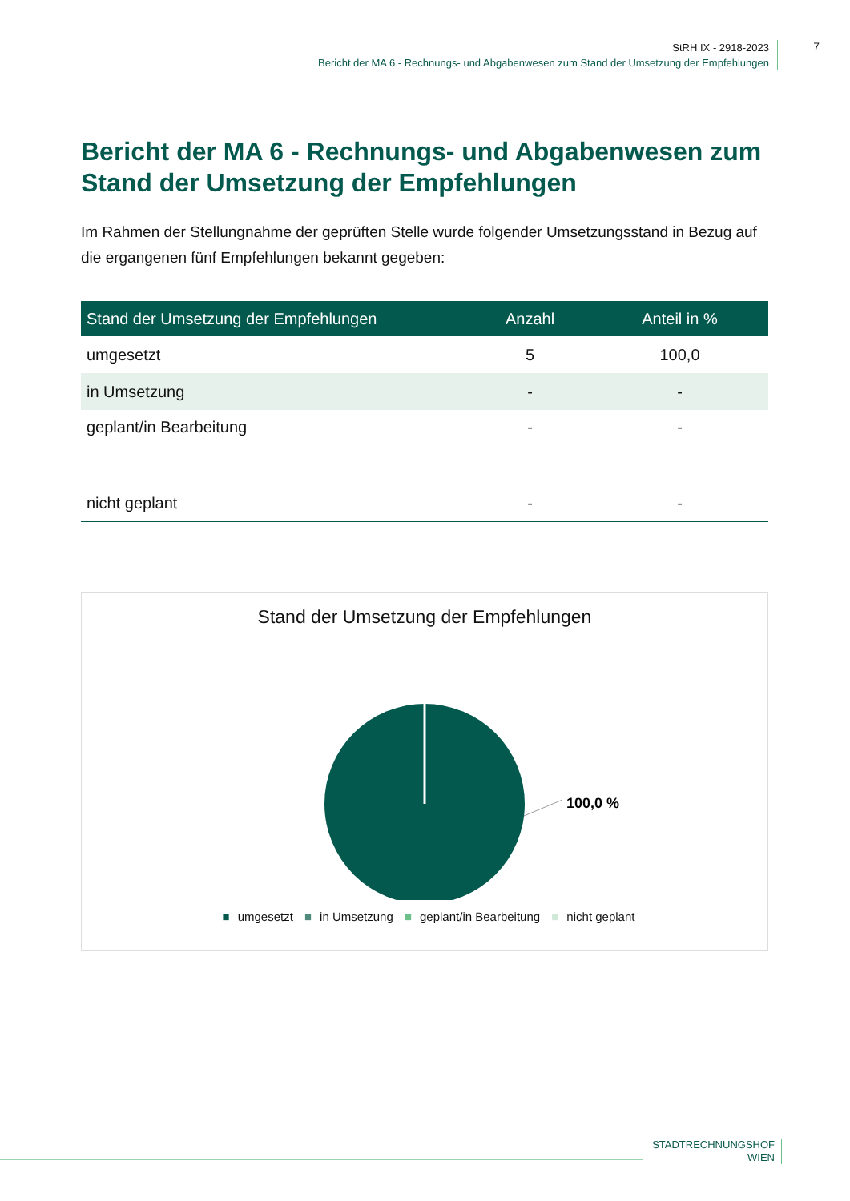StRH IX - 2918-2023
Bericht der MA 6 - Rechnungs- und Abgabenwesen zum Stand der Umsetzung der Empfehlungen
7
Bericht der MA 6 - Rechnungs- und Abgabenwesen zum Stand der Umsetzung der Empfehlungen
Im Rahmen der Stellungnahme der geprüften Stelle wurde folgender Umsetzungsstand in Bezug auf die ergangenen fünf Empfehlungen bekannt gegeben:
| Stand der Umsetzung der Empfehlungen | Anzahl | Anteil in % |
| --- | --- | --- |
| umgesetzt | 5 | 100,0 |
| in Umsetzung | - | - |
| geplant/in Bearbeitung | - | - |
| nicht geplant | - | - |
Stand der Umsetzung der Empfehlungen
100,0 %
■ umgesetzt ■ in Umsetzung ■ geplant/in Bearbeitung ■ nicht geplant
STADTRECHNUNGSHOF
WIEN